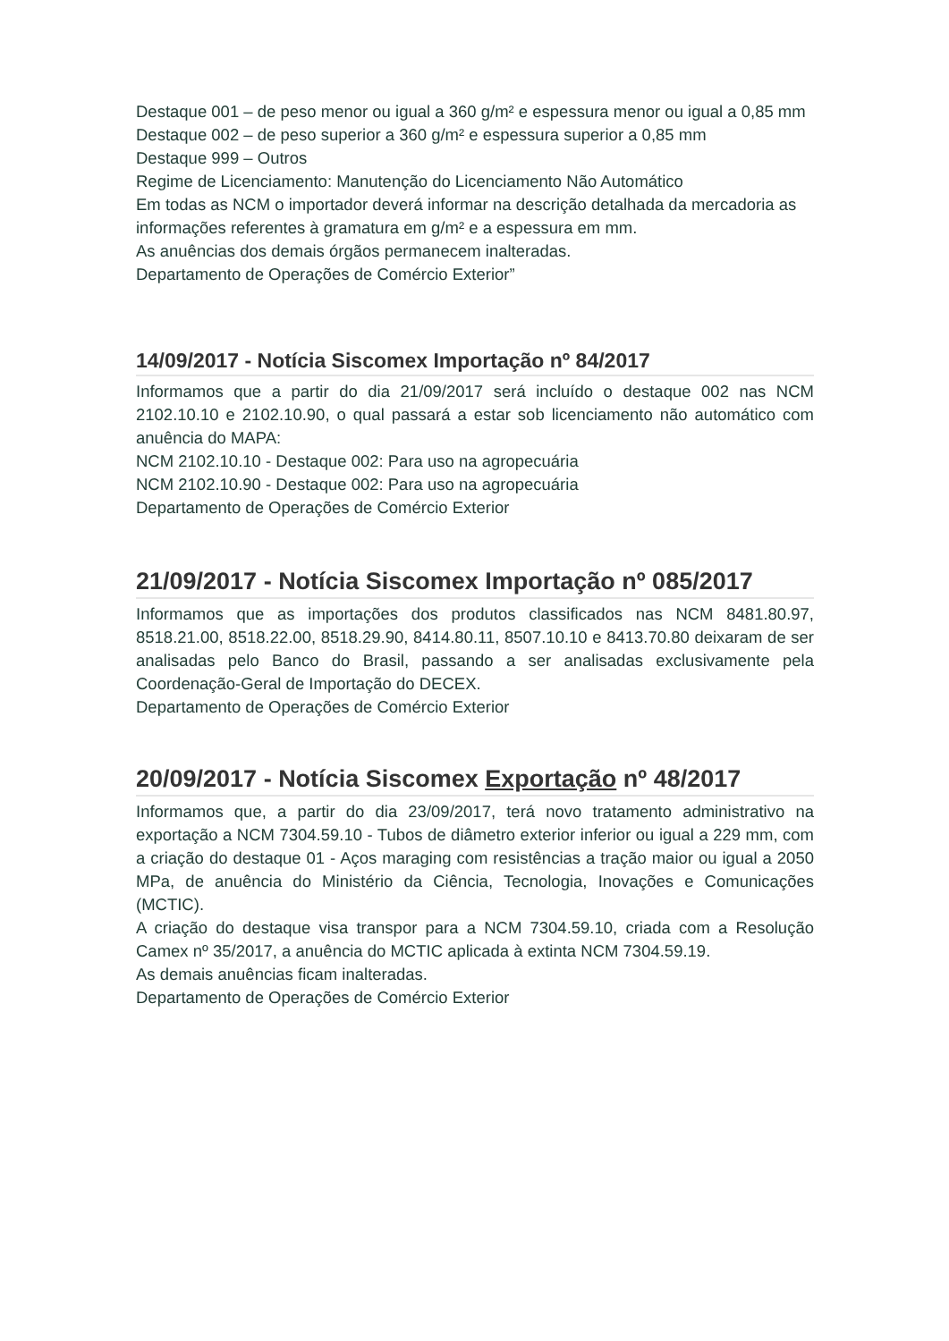Destaque 001 – de peso menor ou igual a 360 g/m² e espessura menor ou igual a 0,85 mm
Destaque 002 – de peso superior a 360 g/m² e espessura superior a 0,85 mm
Destaque 999 – Outros
Regime de Licenciamento: Manutenção do Licenciamento Não Automático
Em todas as NCM o importador deverá informar na descrição detalhada da mercadoria as informações referentes à gramatura em g/m² e a espessura em mm.
As anuências dos demais órgãos permanecem inalteradas.
Departamento de Operações de Comércio Exterior”
14/09/2017 - Notícia Siscomex Importação nº 84/2017
Informamos que a partir do dia 21/09/2017 será incluído o destaque 002 nas NCM 2102.10.10 e 2102.10.90, o qual passará a estar sob licenciamento não automático com anuência do MAPA:
NCM 2102.10.10 - Destaque 002: Para uso na agropecuária
NCM 2102.10.90 - Destaque 002: Para uso na agropecuária
Departamento de Operações de Comércio Exterior
21/09/2017 - Notícia Siscomex Importação nº 085/2017
Informamos que as importações dos produtos classificados nas NCM 8481.80.97, 8518.21.00, 8518.22.00, 8518.29.90, 8414.80.11, 8507.10.10 e 8413.70.80 deixaram de ser analisadas pelo Banco do Brasil, passando a ser analisadas exclusivamente pela Coordenação-Geral de Importação do DECEX.
Departamento de Operações de Comércio Exterior
20/09/2017 - Notícia Siscomex Exportação nº 48/2017
Informamos que, a partir do dia 23/09/2017, terá novo tratamento administrativo na exportação a NCM 7304.59.10 - Tubos de diâmetro exterior inferior ou igual a 229 mm, com a criação do destaque 01 - Aços maraging com resistências a tração maior ou igual a 2050 MPa, de anuência do Ministério da Ciência, Tecnologia, Inovações e Comunicações (MCTIC).
A criação do destaque visa transpor para a NCM 7304.59.10, criada com a Resolução Camex nº 35/2017, a anuência do MCTIC aplicada à extinta NCM 7304.59.19.
As demais anuências ficam inalteradas.
Departamento de Operações de Comércio Exterior